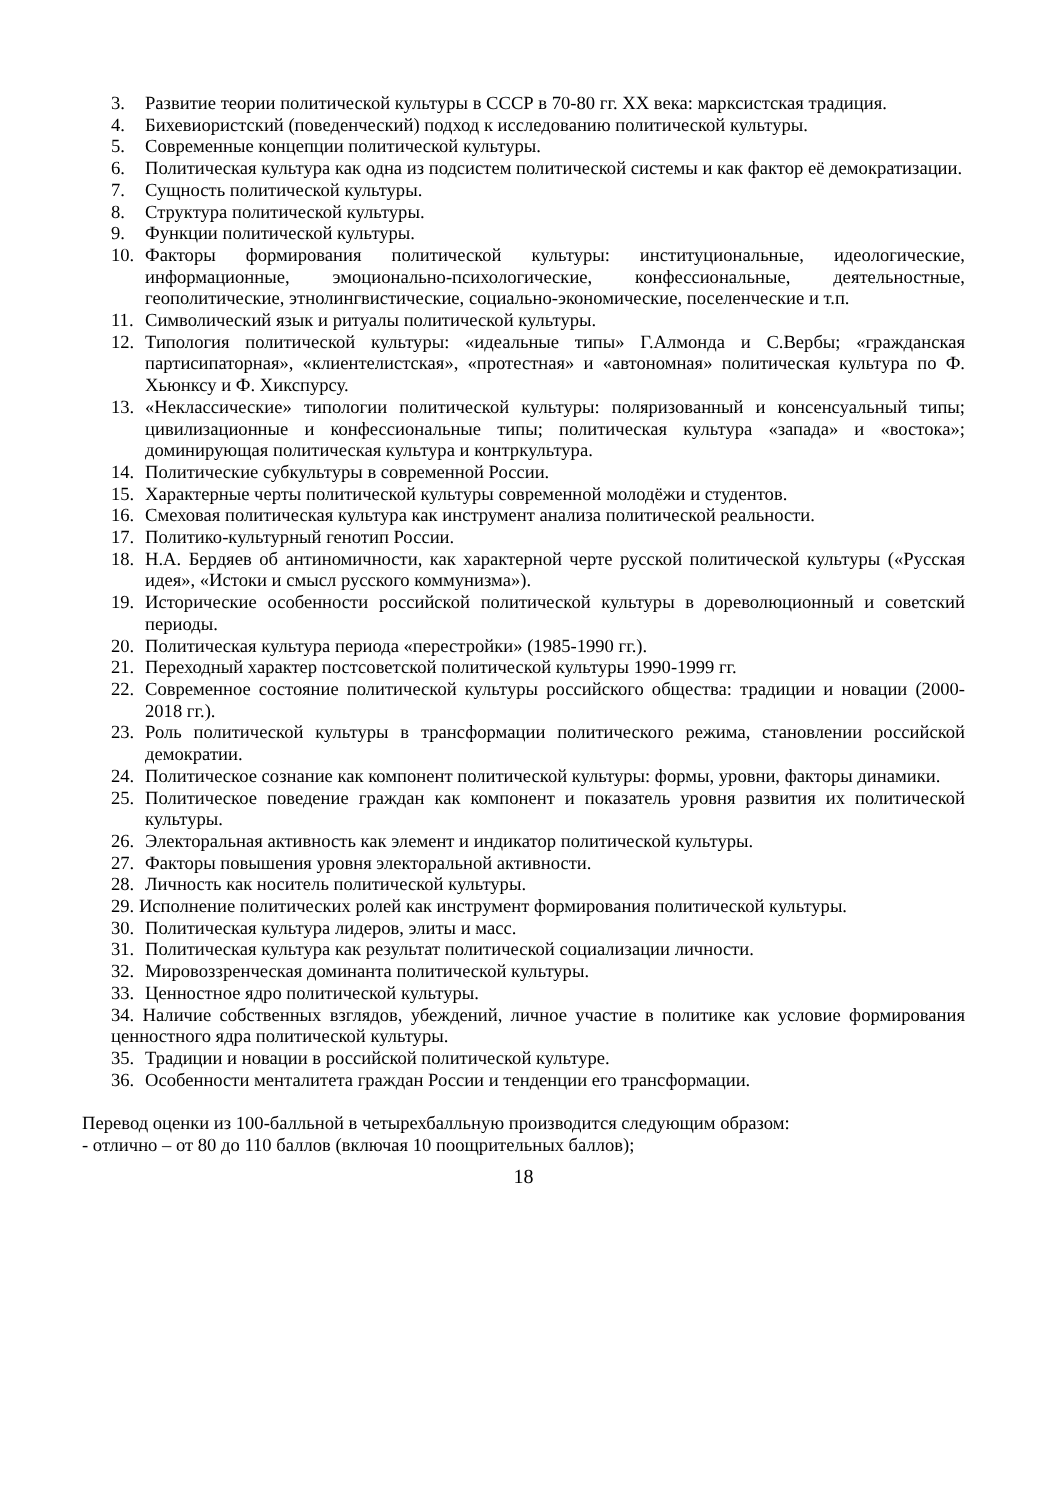3. Развитие теории политической культуры в СССР в 70-80 гг. XX века: марксистская традиция.
4. Бихевиористский (поведенческий) подход к исследованию политической культуры.
5. Современные концепции политической культуры.
6. Политическая культура как одна из подсистем политической системы и как фактор её демократизации.
7. Сущность политической культуры.
8. Структура политической культуры.
9. Функции политической культуры.
10. Факторы формирования политической культуры: институциональные, идеологические, информационные, эмоционально-психологические, конфессиональные, деятельностные, геополитические, этнолингвистические, социально-экономические, поселенческие и т.п.
11. Символический язык и ритуалы политической культуры.
12. Типология политической культуры: «идеальные типы» Г.Алмонда и С.Вербы; «гражданская партисипаторная», «клиентелистская», «протестная» и «автономная» политическая культура по Ф. Хьюнксу и Ф. Хикспурсу.
13. «Неклассические» типологии политической культуры: поляризованный и консенсуальный типы; цивилизационные и конфессиональные типы; политическая культура «запада» и «востока»; доминирующая политическая культура и контркультура.
14. Политические субкультуры в современной России.
15. Характерные черты политической культуры современной молодёжи и студентов.
16. Смеховая политическая культура как инструмент анализа политической реальности.
17. Политико-культурный генотип России.
18. Н.А. Бердяев об антиномичности, как характерной черте русской политической культуры («Русская идея», «Истоки и смысл русского коммунизма»).
19. Исторические особенности российской политической культуры в дореволюционный и советский периоды.
20. Политическая культура периода «перестройки» (1985-1990 гг.).
21. Переходный характер постсоветской политической культуры 1990-1999 гг.
22. Современное состояние политической культуры российского общества: традиции и новации (2000-2018 гг.).
23. Роль политической культуры в трансформации политического режима, становлении российской демократии.
24. Политическое сознание как компонент политической культуры: формы, уровни, факторы динамики.
25. Политическое поведение граждан как компонент и показатель уровня развития их политической культуры.
26. Электоральная активность как элемент и индикатор политической культуры.
27. Факторы повышения уровня электоральной активности.
28. Личность как носитель политической культуры.
29. Исполнение политических ролей как инструмент формирования политической культуры.
30. Политическая культура лидеров, элиты и масс.
31. Политическая культура как результат политической социализации личности.
32. Мировоззренческая доминанта политической культуры.
33. Ценностное ядро политической культуры.
34. Наличие собственных взглядов, убеждений, личное участие в политике как условие формирования ценностного ядра политической культуры.
35. Традиции и новации в российской политической культуре.
36. Особенности менталитета граждан России и тенденции его трансформации.
Перевод оценки из 100-балльной в четырехбалльную производится следующим образом:
- отлично – от 80 до 110 баллов (включая 10 поощрительных баллов);
18